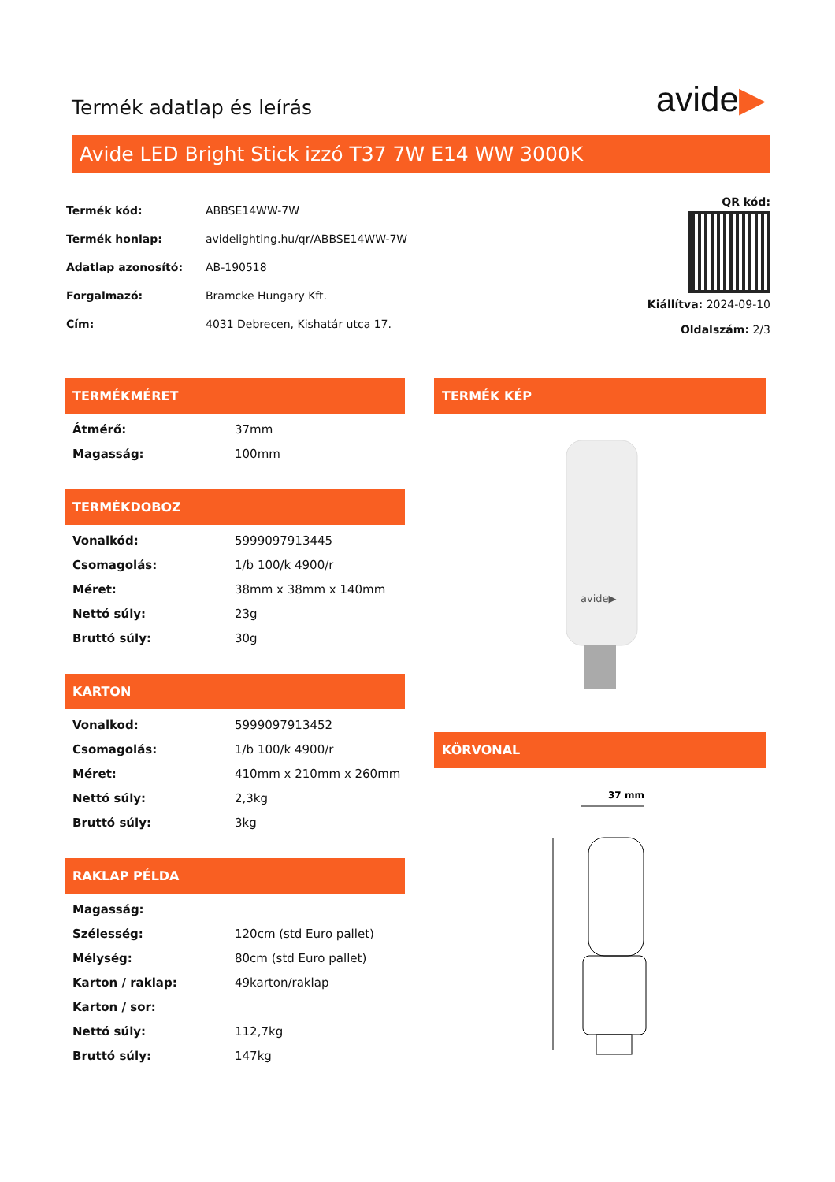Termék adatlap és leírás
avide▶
Avide LED Bright Stick izzó T37 7W E14 WW 3000K
| Termék kód: | ABBSE14WW-7W |
| Termék honlap: | avidelighting.hu/qr/ABBSE14WW-7W |
| Adatlap azonosító: | AB-190518 |
| Forgalmazó: | Bramcke Hungary Kft. |
| Cím: | 4031 Debrecen, Kishatár utca 17. |
QR kód:
Kiállítva: 2024-09-10
Oldalszám: 2/3
TERMÉKMÉRET
| Átmérő: | 37mm |
| Magasság: | 100mm |
TERMÉKDOBOZ
| Vonalkód: | 5999097913445 |
| Csomagolás: | 1/b 100/k 4900/r |
| Méret: | 38mm x 38mm x 140mm |
| Nettó súly: | 23g |
| Bruttó súly: | 30g |
KARTON
| Vonalkod: | 5999097913452 |
| Csomagolás: | 1/b 100/k 4900/r |
| Méret: | 410mm x 210mm x 260mm |
| Nettó súly: | 2,3kg |
| Bruttó súly: | 3kg |
RAKLAP PÉLDA
| Magasság: | |
| Szélesség: | 120cm (std Euro pallet) |
| Mélység: | 80cm (std Euro pallet) |
| Karton / raklap: | 49karton/raklap |
| Karton / sor: | |
| Nettó súly: | 112,7kg |
| Bruttó súly: | 147kg |
TERMÉK KÉP
avide▶
KÖRVONAL
37 mm